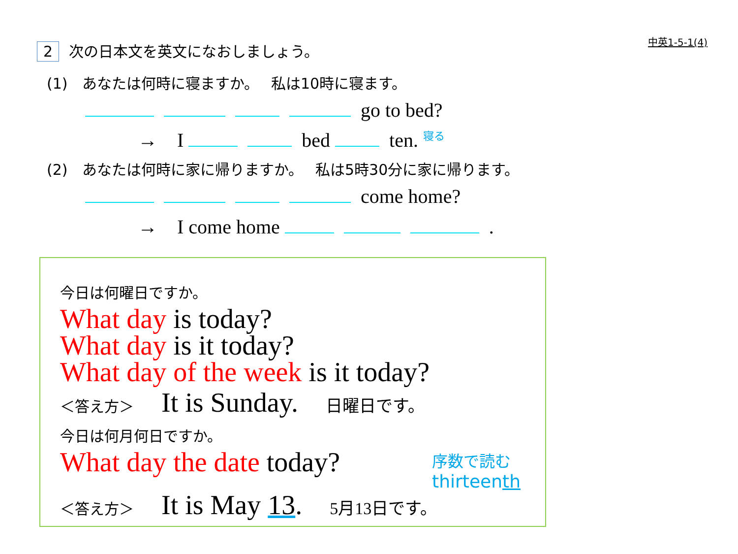中英1-5-1(4) 2 次の日本文を英文になおしましょう。
(1)　あなたは何時に寝ますか。　 私は10時に寝ます。
go to bed?
→　I bed ten. <sup>寝る</sup>
(2)　あなたは何時に家に帰りますか。　 私は5時30分に家に帰ります。
come home?
→　I come home .
今日は何曜日ですか。
What day is today?
What day is it today?
What day of the week is it today?
＜答え方＞　It is Sunday.　日曜日です。
今日は何月何日ですか。
What day the date today?
序数で読む
thirteenth
＜答え方＞　It is May 13.　5月13日です。